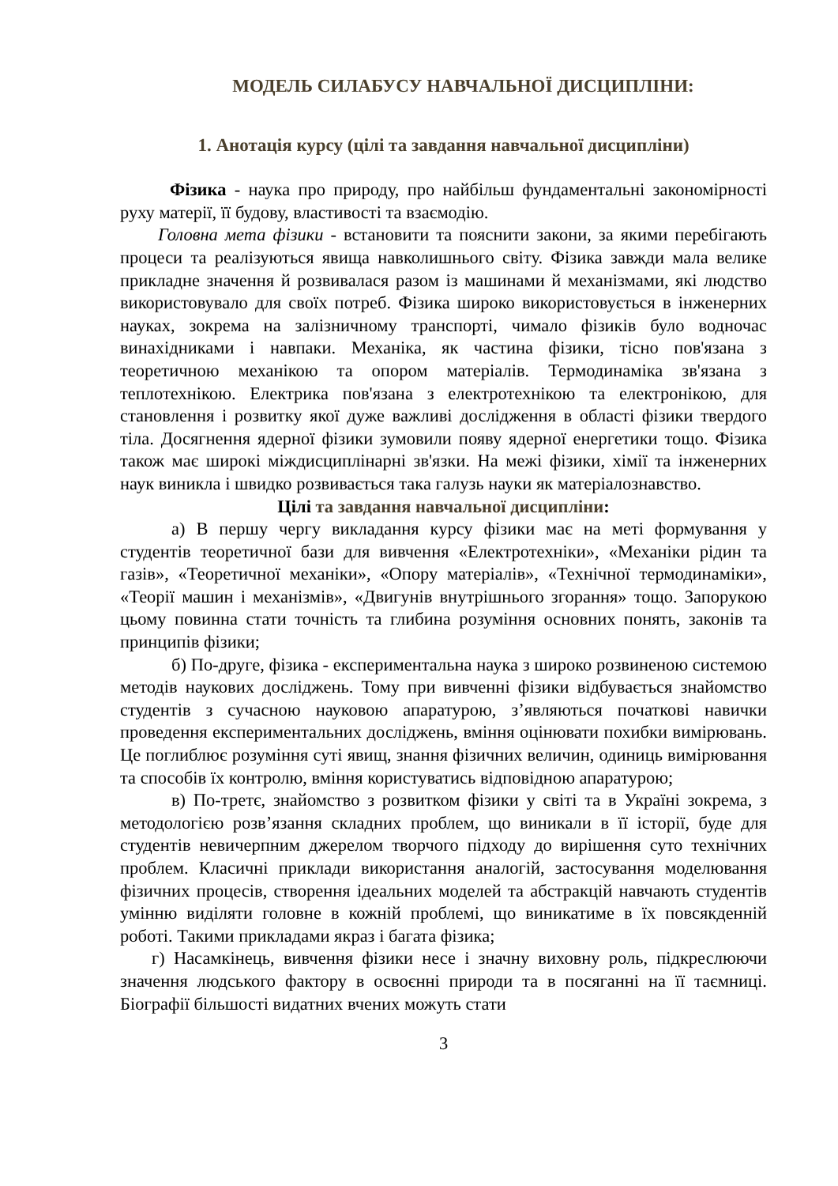МОДЕЛЬ СИЛАБУСУ НАВЧАЛЬНОЇ ДИСЦИПЛІНИ:
1. Анотація курсу (цілі та завдання навчальної дисципліни)
Фізика - наука про природу, про найбільш фундаментальні закономірності руху матерії, її будову, властивості та взаємодію.
Головна мета фізики - встановити та пояснити закони, за якими перебігають процеси та реалізуються явища навколишнього світу. Фізика завжди мала велике прикладне значення й розвивалася разом із машинами й механізмами, які людство використовувало для своїх потреб. Фізика широко використовується в інженерних науках, зокрема на залізничному транспорті, чимало фізиків було водночас винахідниками і навпаки. Механіка, як частина фізики, тісно пов'язана з теоретичною механікою та опором матеріалів. Термодинаміка зв'язана з теплотехнікою. Електрика пов'язана з електротехнікою та електронікою, для становлення і розвитку якої дуже важливі дослідження в області фізики твердого тіла. Досягнення ядерної фізики зумовили появу ядерної енергетики тощо. Фізика також має широкі міждисциплінарні зв'язки. На межі фізики, хімії та інженерних наук виникла і швидко розвивається така галузь науки як матеріалознавство.
Цілі та завдання навчальної дисципліни:
а) В першу чергу викладання курсу фізики має на меті формування у студентів теоретичної бази для вивчення «Електротехніки», «Механіки рідин та газів», «Теоретичної механіки», «Опору матеріалів», «Технічної термодинаміки», «Теорії машин і механізмів», «Двигунів внутрішнього згорання» тощо. Запорукою цьому повинна стати точність та глибина розуміння основних понять, законів та принципів фізики;
б) По-друге, фізика - експериментальна наука з широко розвиненою системою методів наукових досліджень. Тому при вивченні фізики відбувається знайомство студентів з сучасною науковою апаратурою, з’являються початкові навички проведення експериментальних досліджень, вміння оцінювати похибки вимірювань. Це поглиблює розуміння суті явищ, знання фізичних величин, одиниць вимірювання та способів їх контролю, вміння користуватись відповідною апаратурою;
в) По-третє, знайомство з розвитком фізики у світі та в Україні зокрема, з методологією розв’язання складних проблем, що виникали в її історії, буде для студентів невичерпним джерелом творчого підходу до вирішення суто технічних проблем. Класичні приклади використання аналогій, застосування моделювання фізичних процесів, створення ідеальних моделей та абстракцій навчають студентів умінню виділяти головне в кожній проблемі, що виникатиме в їх повсякденній роботі. Такими прикладами якраз і багата фізика;
г) Насамкінець, вивчення фізики несе і значну виховну роль, підкреслюючи значення людського фактору в освоєнні природи та в посяганні на її таємниці. Біографії більшості видатних вчених можуть стати
3